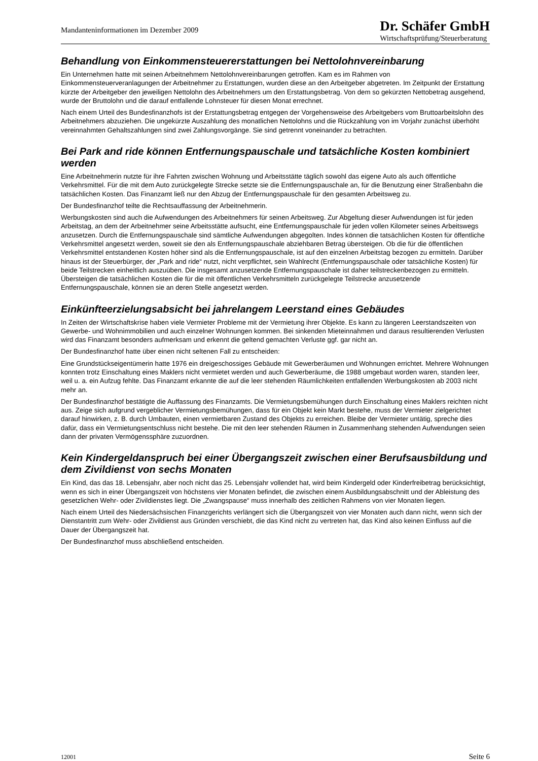Mandanteninformationen im Dezember 2009
Dr. Schäfer GmbH
Wirtschaftsprüfung/Steuerberatung
Behandlung von Einkommensteuererstattungen bei Nettolohnvereinbarung
Ein Unternehmen hatte mit seinen Arbeitnehmern Nettolohnvereinbarungen getroffen. Kam es im Rahmen von Einkommensteuerveranlagungen der Arbeitnehmer zu Erstattungen, wurden diese an den Arbeitgeber abgetreten. Im Zeitpunkt der Erstattung kürzte der Arbeitgeber den jeweiligen Nettolohn des Arbeitnehmers um den Erstattungsbetrag. Von dem so gekürzten Nettobetrag ausgehend, wurde der Bruttolohn und die darauf entfallende Lohnsteuer für diesen Monat errechnet.
Nach einem Urteil des Bundesfinanzhofs ist der Erstattungsbetrag entgegen der Vorgehensweise des Arbeitgebers vom Bruttoarbeitslohn des Arbeitnehmers abzuziehen. Die ungekürzte Auszahlung des monatlichen Nettolohns und die Rückzahlung von im Vorjahr zunächst überhöht vereinnahmten Gehaltszahlungen sind zwei Zahlungsvorgänge. Sie sind getrennt voneinander zu betrachten.
Bei Park and ride können Entfernungspauschale und tatsächliche Kosten kombiniert werden
Eine Arbeitnehmerin nutzte für ihre Fahrten zwischen Wohnung und Arbeitsstätte täglich sowohl das eigene Auto als auch öffentliche Verkehrsmittel. Für die mit dem Auto zurückgelegte Strecke setzte sie die Entfernungspauschale an, für die Benutzung einer Straßenbahn die tatsächlichen Kosten. Das Finanzamt ließ nur den Abzug der Entfernungspauschale für den gesamten Arbeitsweg zu.
Der Bundesfinanzhof teilte die Rechtsauffassung der Arbeitnehmerin.
Werbungskosten sind auch die Aufwendungen des Arbeitnehmers für seinen Arbeitsweg. Zur Abgeltung dieser Aufwendungen ist für jeden Arbeitstag, an dem der Arbeitnehmer seine Arbeitsstätte aufsucht, eine Entfernungspauschale für jeden vollen Kilometer seines Arbeitswegs anzusetzen. Durch die Entfernungspauschale sind sämtliche Aufwendungen abgegolten. Indes können die tatsächlichen Kosten für öffentliche Verkehrsmittel angesetzt werden, soweit sie den als Entfernungspauschale abziehbaren Betrag übersteigen. Ob die für die öffentlichen Verkehrsmittel entstandenen Kosten höher sind als die Entfernungspauschale, ist auf den einzelnen Arbeitstag bezogen zu ermitteln. Darüber hinaus ist der Steuerbürger, der „Park and ride“ nutzt, nicht verpflichtet, sein Wahlrecht (Entfernungspauschale oder tatsächliche Kosten) für beide Teilstrecken einheitlich auszuüben. Die insgesamt anzusetzende Entfernungspauschale ist daher teilstreckenbezogen zu ermitteln. Übersteigen die tatsächlichen Kosten die für die mit öffentlichen Verkehrsmitteln zurückgelegte Teilstrecke anzusetzende Entfernungspauschale, können sie an deren Stelle angesetzt werden.
Einkünfteerzielungsabsicht bei jahrelangem Leerstand eines Gebäudes
In Zeiten der Wirtschaftskrise haben viele Vermieter Probleme mit der Vermietung ihrer Objekte. Es kann zu längeren Leerstandszeiten von Gewerbe- und Wohnimmobilien und auch einzelner Wohnungen kommen. Bei sinkenden Mieteinnahmen und daraus resultierenden Verlusten wird das Finanzamt besonders aufmerksam und erkennt die geltend gemachten Verluste ggf. gar nicht an.
Der Bundesfinanzhof hatte über einen nicht seltenen Fall zu entscheiden:
Eine Grundstückseigentümerin hatte 1976 ein dreigeschossiges Gebäude mit Gewerberäumen und Wohnungen errichtet. Mehrere Wohnungen konnten trotz Einschaltung eines Maklers nicht vermietet werden und auch Gewerberäume, die 1988 umgebaut worden waren, standen leer, weil u. a. ein Aufzug fehlte. Das Finanzamt erkannte die auf die leer stehenden Räumlichkeiten entfallenden Werbungskosten ab 2003 nicht mehr an.
Der Bundesfinanzhof bestätigte die Auffassung des Finanzamts. Die Vermietungsbemühungen durch Einschaltung eines Maklers reichten nicht aus. Zeige sich aufgrund vergeblicher Vermietungsbemühungen, dass für ein Objekt kein Markt bestehe, muss der Vermieter zielgerichtet darauf hinwirken, z. B. durch Umbauten, einen vermietbaren Zustand des Objekts zu erreichen. Bleibe der Vermieter untätig, spreche dies dafür, dass ein Vermietungsentschluss nicht bestehe. Die mit den leer stehenden Räumen in Zusammenhang stehenden Aufwendungen seien dann der privaten Vermögenssphäre zuzuordnen.
Kein Kindergeldanspruch bei einer Übergangszeit zwischen einer Berufsausbildung und dem Zivildienst von sechs Monaten
Ein Kind, das das 18. Lebensjahr, aber noch nicht das 25. Lebensjahr vollendet hat, wird beim Kindergeld oder Kinderfreibetrag berücksichtigt, wenn es sich in einer Übergangszeit von höchstens vier Monaten befindet, die zwischen einem Ausbildungsabschnitt und der Ableistung des gesetzlichen Wehr- oder Zivildienstes liegt. Die „Zwangspause“ muss innerhalb des zeitlichen Rahmens von vier Monaten liegen.
Nach einem Urteil des Niedersächsischen Finanzgerichts verlängert sich die Übergangszeit von vier Monaten auch dann nicht, wenn sich der Dienstantritt zum Wehr- oder Zivildienst aus Gründen verschiebt, die das Kind nicht zu vertreten hat, das Kind also keinen Einfluss auf die Dauer der Übergangszeit hat.
Der Bundesfinanzhof muss abschließend entscheiden.
12001 Seite 6